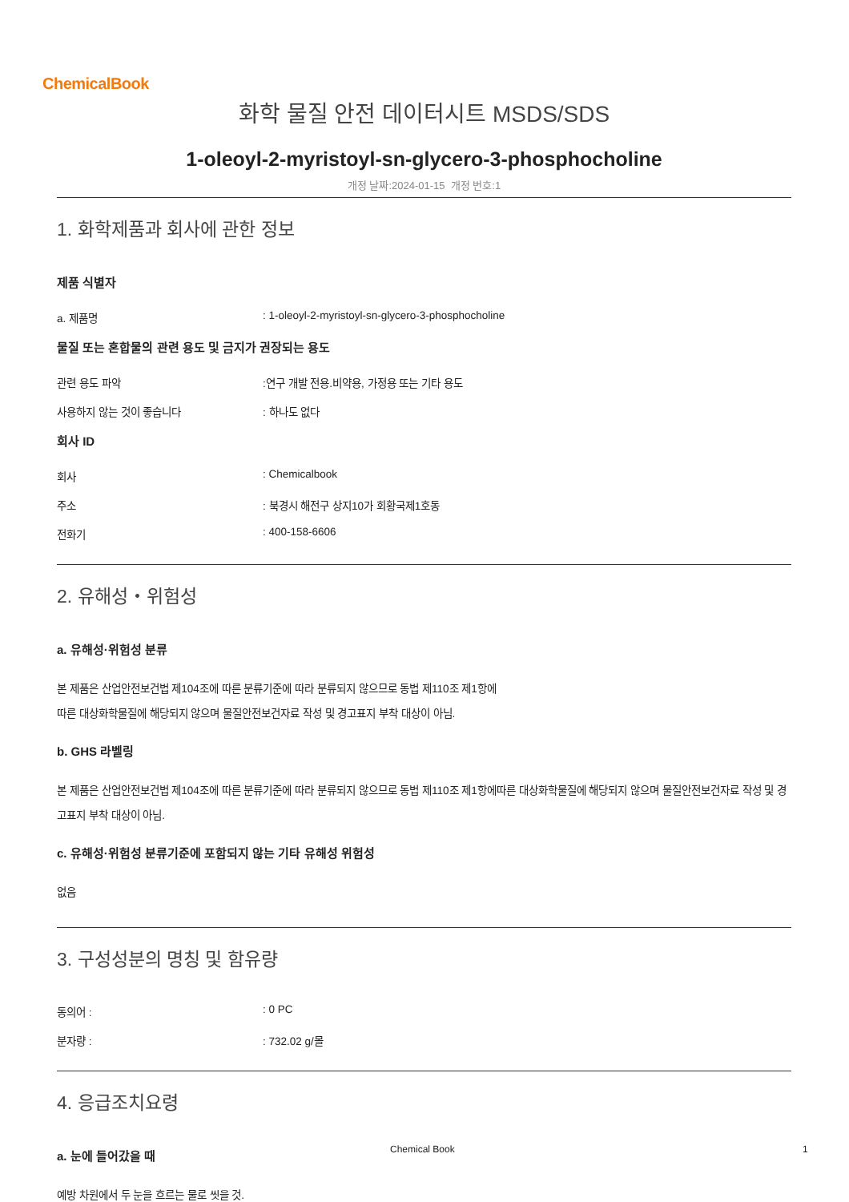ChemicalBook
화학 물질 안전 데이터시트 MSDS/SDS
1-oleoyl-2-myristoyl-sn-glycero-3-phosphocholine
개정 날짜:2024-01-15 개정 번호:1
1. 화학제품과 회사에 관한 정보
제품 식별자
a. 제품명: 1-oleoyl-2-myristoyl-sn-glycero-3-phosphocholine
물질 또는 혼합물의 관련 용도 및 금지가 권장되는 용도
관련 용도 파악:연구 개발 전용.비약용, 가정용 또는 기타 용도
사용하지 않는 것이 좋습니다: 하나도 없다
회사 ID
회사: Chemicalbook
주소: 북경시 해전구 상지10가 회황국제1호동
전화기: 400-158-6606
2. 유해성・위험성
a. 유해성·위험성 분류
본 제품은 산업안전보건법 제104조에 따른 분류기준에 따라 분류되지 않으므로 동법 제110조 제1항에
따른 대상화학물질에 해당되지 않으며 물질안전보건자료 작성 및 경고표지 부착 대상이 아님.
b. GHS 라벨링
본 제품은 산업안전보건법 제104조에 따른 분류기준에 따라 분류되지 않으므로 동법 제110조 제1항에따른 대상화학물질에 해당되지 않으며 물질안전보건자료 작성 및 경고표지 부착 대상이 아님.
c. 유해성·위험성 분류기준에 포함되지 않는 기타 유해성 위험성
없음
3. 구성성분의 명칭 및 함유량
동의어 :: 0 PC
분자량 :: 732.02 g/몰
4. 응급조치요령
a. 눈에 들어갔을 때
예방 차원에서 두 눈을 흐르는 물로 씻을 것.
Chemical Book 1